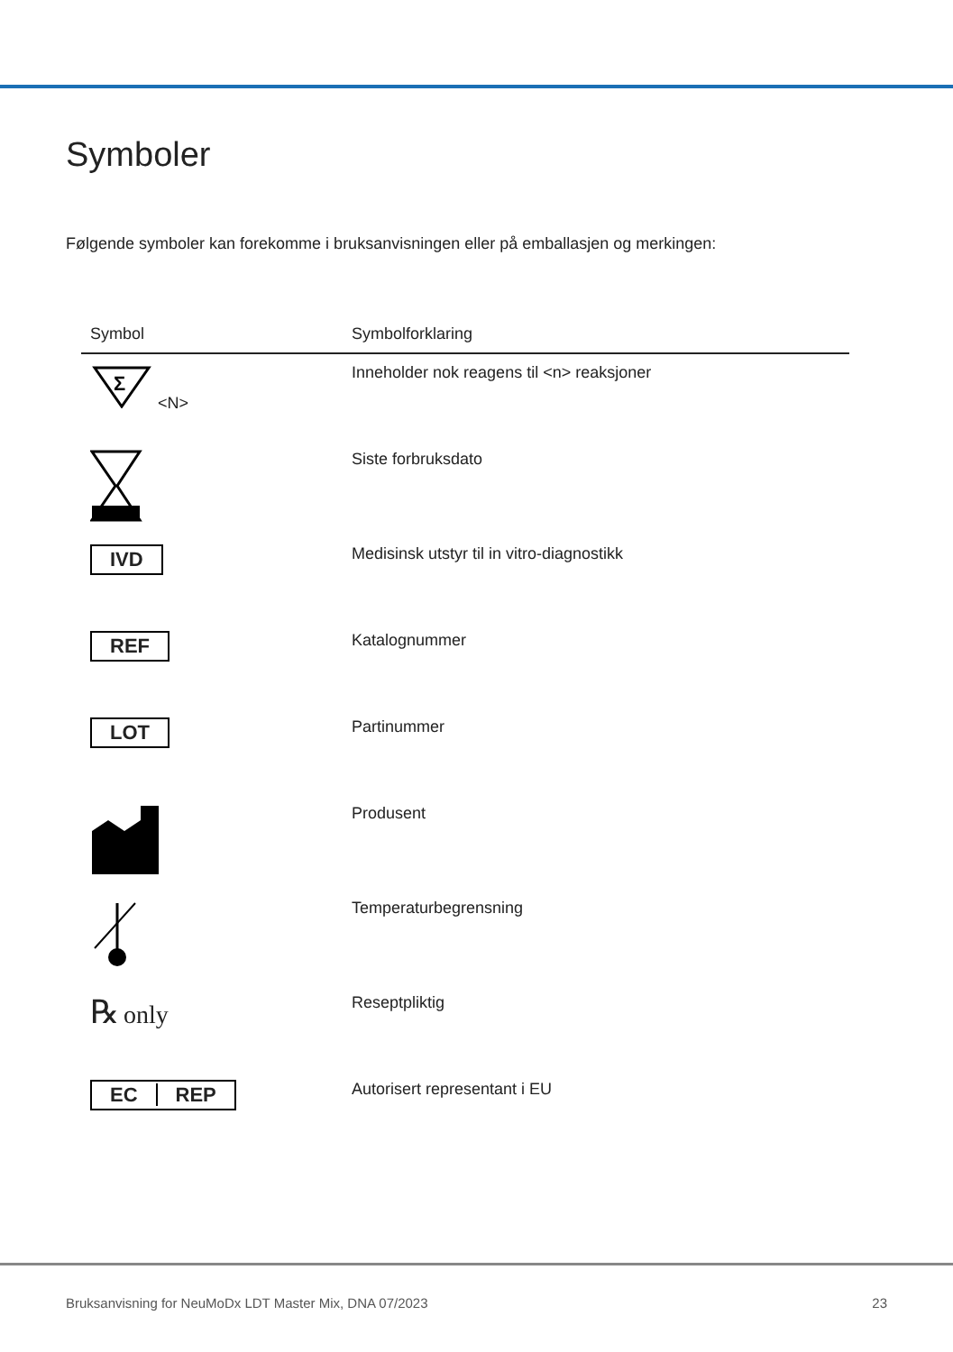Symboler
Følgende symboler kan forekomme i bruksanvisningen eller på emballasjen og merkingen:
| Symbol | Symbolforklaring |
| --- | --- |
| Σ <N> | Inneholder nok reagens til <n> reaksjoner |
| | Siste forbruksdato |
| IVD | Medisinsk utstyr til in vitro-diagnostikk |
| REF | Katalognummer |
| LOT | Partinummer |
| | Produsent |
| | Temperaturbegrensning |
| ℞ only | Reseptpliktig |
| EC REP | Autorisert representant i EU |
Bruksanvisning for NeuMoDx LDT Master Mix, DNA 07/2023 23